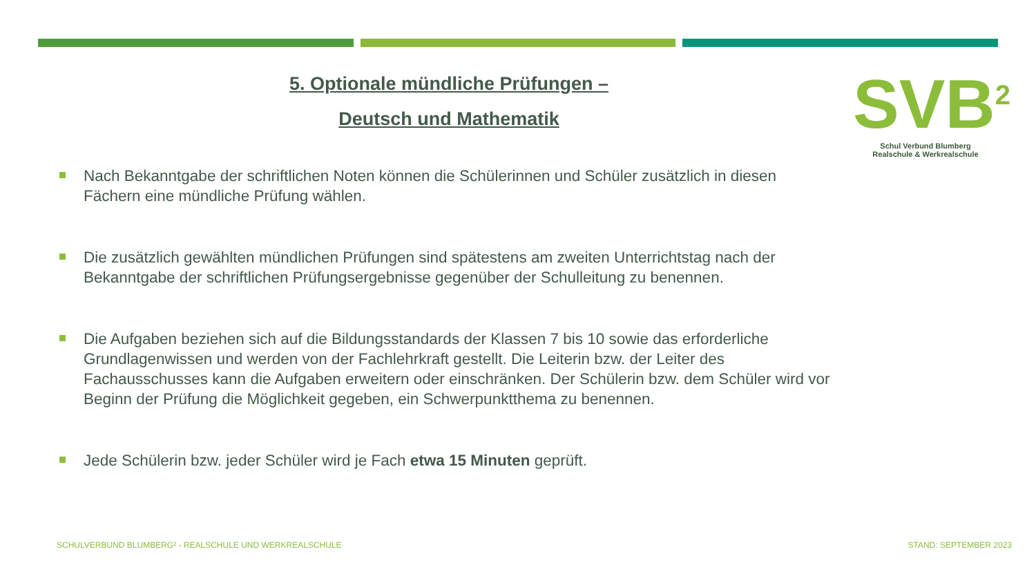5. Optionale mündliche Prüfungen –
Deutsch und Mathematik
SVB<sup>2</sup>
Schul Verbund Blumberg
Realschule & Werkrealschule
Nach Bekanntgabe der schriftlichen Noten können die Schülerinnen und Schüler zusätzlich in diesen Fächern eine mündliche Prüfung wählen.
Die zusätzlich gewählten mündlichen Prüfungen sind spätestens am zweiten Unterrichtstag nach der Bekanntgabe der schriftlichen Prüfungsergebnisse gegenüber der Schulleitung zu benennen.
Die Aufgaben beziehen sich auf die Bildungsstandards der Klassen 7 bis 10 sowie das erforderliche Grundlagenwissen und werden von der Fachlehrkraft gestellt. Die Leiterin bzw. der Leiter des Fachausschusses kann die Aufgaben erweitern oder einschränken. Der Schülerin bzw. dem Schüler wird vor Beginn der Prüfung die Möglichkeit gegeben, ein Schwerpunktthema zu benennen.
Jede Schülerin bzw. jeder Schüler wird je Fach etwa 15 Minuten geprüft.
SCHULVERBUND BLUMBERG² - REALSCHULE UND WERKREALSCHULE
STAND: SEPTEMBER 2023